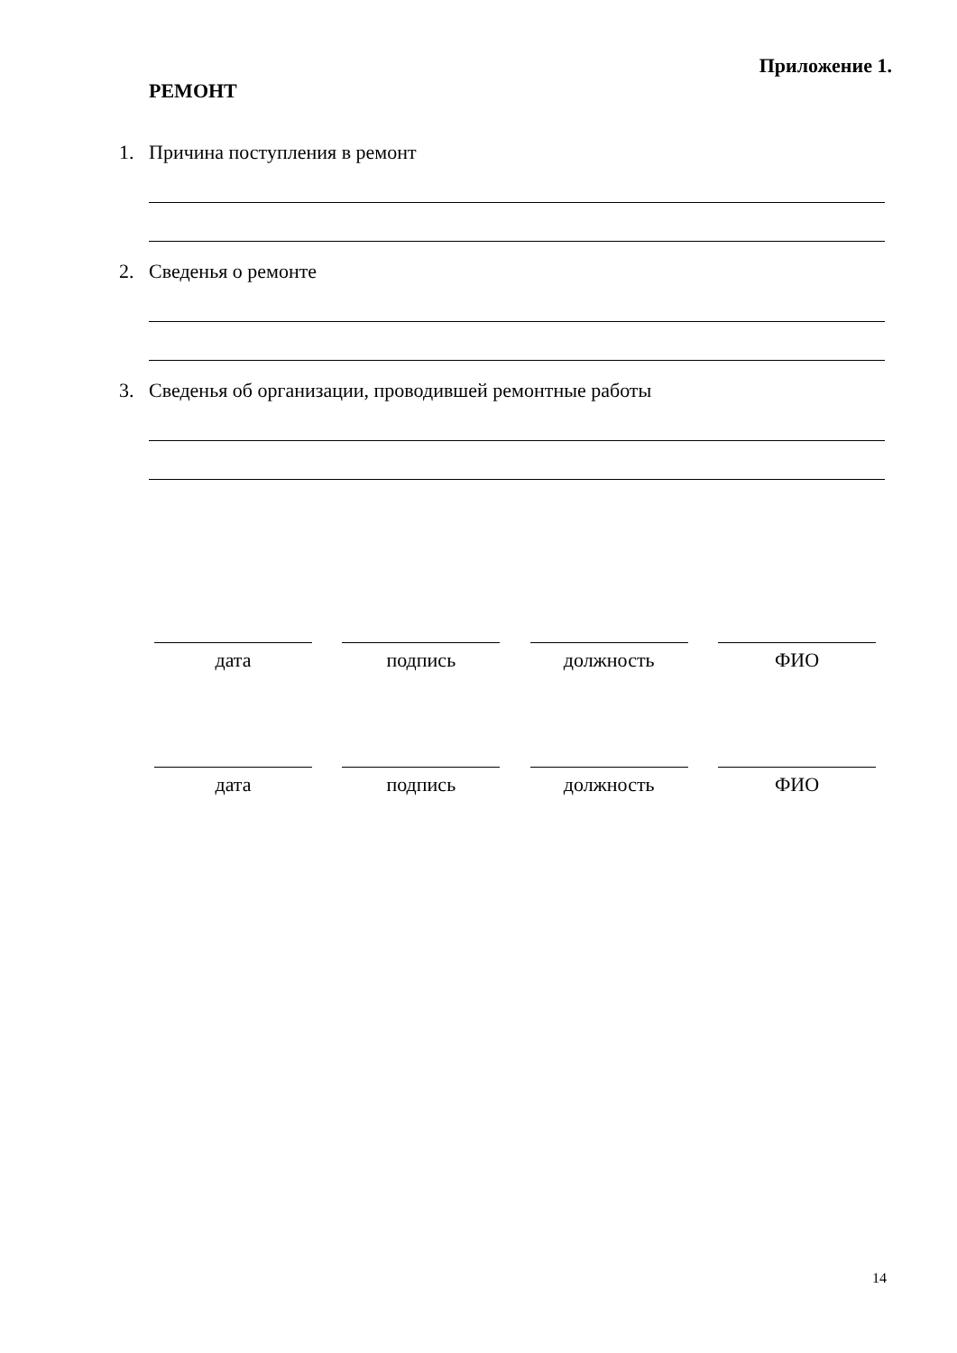Приложение 1.
РЕМОНТ
1. Причина поступления в ремонт
2. Сведенья о ремонте
3. Сведенья об организации, проводившей ремонтные работы
дата подпись должность ФИО
дата подпись должность ФИО
14